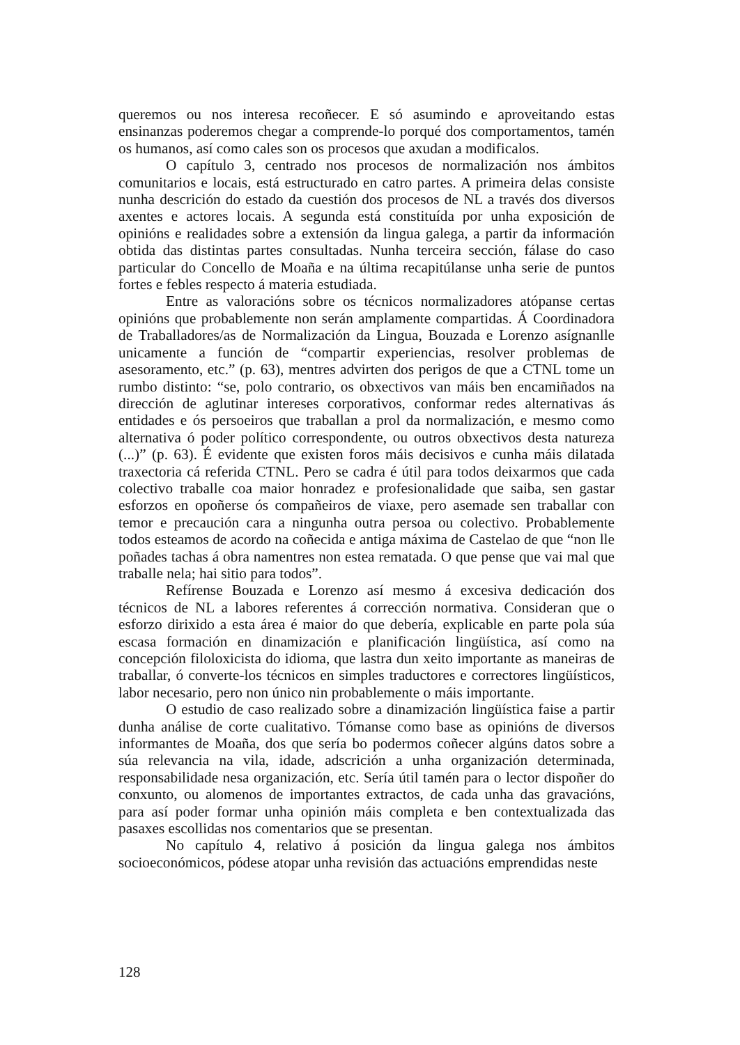queremos ou nos interesa recoñecer. E só asumindo e aproveitando estas ensinanzas poderemos chegar a comprende-lo porqué dos comportamentos, tamén os humanos, así como cales son os procesos que axudan a modificalos.
O capítulo 3, centrado nos procesos de normalización nos ámbitos comunitarios e locais, está estructurado en catro partes. A primeira delas consiste nunha descrición do estado da cuestión dos procesos de NL a través dos diversos axentes e actores locais. A segunda está constituída por unha exposición de opinións e realidades sobre a extensión da lingua galega, a partir da información obtida das distintas partes consultadas. Nunha terceira sección, fálase do caso particular do Concello de Moaña e na última recapitúlanse unha serie de puntos fortes e febles respecto á materia estudiada.
Entre as valoracións sobre os técnicos normalizadores atópanse certas opinións que probablemente non serán amplamente compartidas. Á Coordinadora de Traballadores/as de Normalización da Lingua, Bouzada e Lorenzo asígnanlle unicamente a función de “compartir experiencias, resolver problemas de asesoramento, etc.” (p. 63), mentres advirten dos perigos de que a CTNL tome un rumbo distinto: “se, polo contrario, os obxectivos van máis ben encamiñados na dirección de aglutinar intereses corporativos, conformar redes alternativas ás entidades e ós persoeiros que traballan a prol da normalización, e mesmo como alternativa ó poder político correspondente, ou outros obxectivos desta natureza (...)” (p. 63). É evidente que existen foros máis decisivos e cunha máis dilatada traxectoria cá referida CTNL. Pero se cadra é útil para todos deixarmos que cada colectivo traballe coa maior honradez e profesionalidade que saiba, sen gastar esforzos en opoñerse ós compañeiros de viaxe, pero asemade sen traballar con temor e precaución cara a ningunha outra persoa ou colectivo. Probablemente todos esteamos de acordo na coñecida e antiga máxima de Castelao de que “non lle poñades tachas á obra namentres non estea rematada. O que pense que vai mal que traballe nela; hai sitio para todos”.
Refírense Bouzada e Lorenzo así mesmo á excesiva dedicación dos técnicos de NL a labores referentes á corrección normativa. Consideran que o esforzo dirixido a esta área é maior do que debería, explicable en parte pola súa escasa formación en dinamización e planificación lingüística, así como na concepción filoloxicista do idioma, que lastra dun xeito importante as maneiras de traballar, ó converte-los técnicos en simples traductores e correctores lingüísticos, labor necesario, pero non único nin probablemente o máis importante.
O estudio de caso realizado sobre a dinamización lingüística faise a partir dunha análise de corte cualitativo. Tómanse como base as opinións de diversos informantes de Moaña, dos que sería bo podermos coñecer algúns datos sobre a súa relevancia na vila, idade, adscrición a unha organización determinada, responsabilidade nesa organización, etc. Sería útil tamén para o lector dispoñer do conxunto, ou alomenos de importantes extractos, de cada unha das gravacións, para así poder formar unha opinión máis completa e ben contextualizada das pasaxes escollidas nos comentarios que se presentan.
No capítulo 4, relativo á posición da lingua galega nos ámbitos socioeconómicos, pódese atopar unha revisión das actuacións emprendidas neste
128